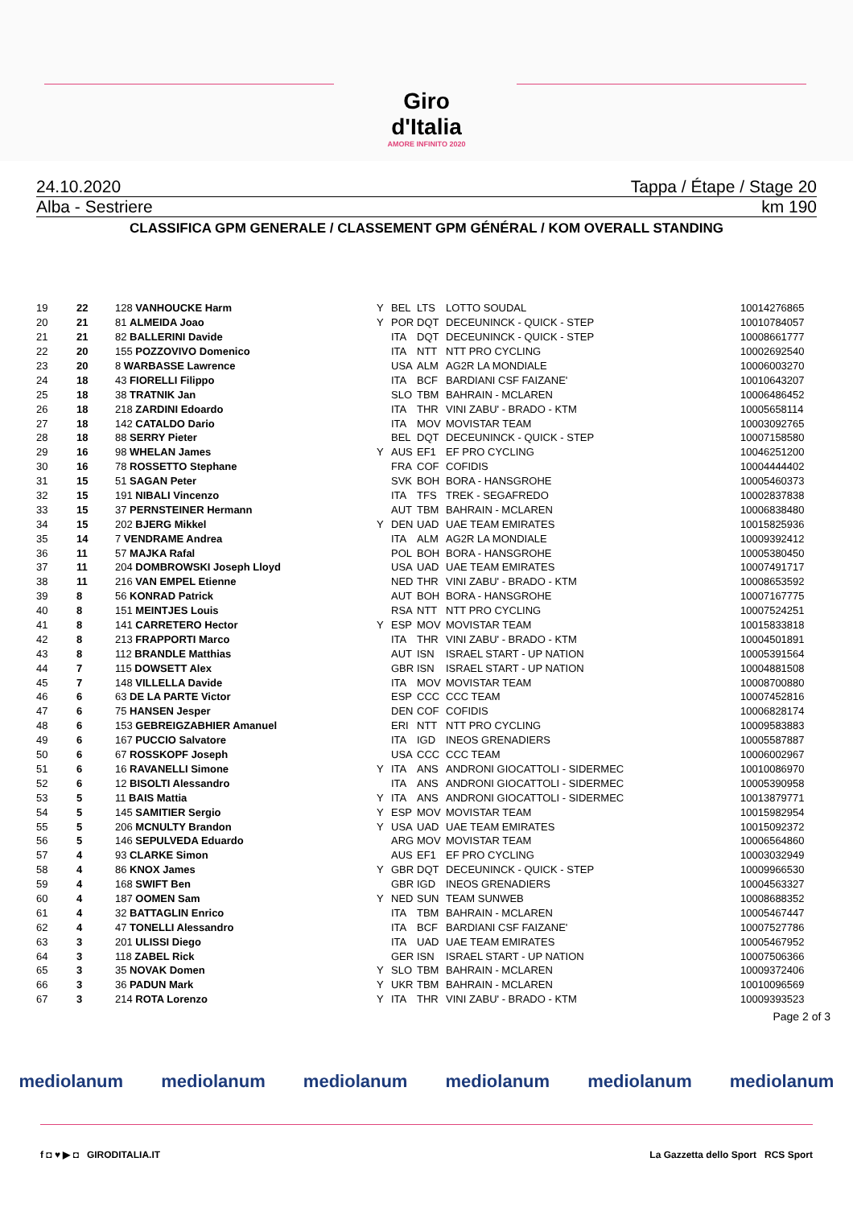Giro d'Italia
AMORE INFINITO 2020
24.10.2020 Tappa / Étape / Stage 20
Alba - Sestriere km 190
CLASSIFICA GPM GENERALE / CLASSEMENT GPM GÉNÉRAL / KOM OVERALL STANDING
| 19 | 22 | 128 VANHOUCKE Harm | Y | BEL | LTS | LOTTO SOUDAL | 10014276865 |
| 20 | 21 | 81 ALMEIDA Joao | Y | POR | DQT | DECEUNINCK - QUICK - STEP | 10010784057 |
| 21 | 21 | 82 BALLERINI Davide | | ITA | DQT | DECEUNINCK - QUICK - STEP | 10008661777 |
| 22 | 20 | 155 POZZOVIVO Domenico | | ITA | NTT | NTT PRO CYCLING | 10002692540 |
| 23 | 20 | 8 WARBASSE Lawrence | | USA | ALM | AG2R LA MONDIALE | 10006003270 |
| 24 | 18 | 43 FIORELLI Filippo | | ITA | BCF | BARDIANI CSF FAIZANE' | 10010643207 |
| 25 | 18 | 38 TRATNIK Jan | | SLO | TBM | BAHRAIN - MCLAREN | 10006486452 |
| 26 | 18 | 218 ZARDINI Edoardo | | ITA | THR | VINI ZABU' - BRADO - KTM | 10005658114 |
| 27 | 18 | 142 CATALDO Dario | | ITA | MOV | MOVISTAR TEAM | 10003092765 |
| 28 | 18 | 88 SERRY Pieter | | BEL | DQT | DECEUNINCK - QUICK - STEP | 10007158580 |
| 29 | 16 | 98 WHELAN James | Y | AUS | EF1 | EF PRO CYCLING | 10046251200 |
| 30 | 16 | 78 ROSSETTO Stephane | | FRA | COF | COFIDIS | 10004444402 |
| 31 | 15 | 51 SAGAN Peter | | SVK | BOH | BORA - HANSGROHE | 10005460373 |
| 32 | 15 | 191 NIBALI Vincenzo | | ITA | TFS | TREK - SEGAFREDO | 10002837838 |
| 33 | 15 | 37 PERNSTEINER Hermann | | AUT | TBM | BAHRAIN - MCLAREN | 10006838480 |
| 34 | 15 | 202 BJERG Mikkel | Y | DEN | UAD | UAE TEAM EMIRATES | 10015825936 |
| 35 | 14 | 7 VENDRAME Andrea | | ITA | ALM | AG2R LA MONDIALE | 10009392412 |
| 36 | 11 | 57 MAJKA Rafal | | POL | BOH | BORA - HANSGROHE | 10005380450 |
| 37 | 11 | 204 DOMBROWSKI Joseph Lloyd | | USA | UAD | UAE TEAM EMIRATES | 10007491717 |
| 38 | 11 | 216 VAN EMPEL Etienne | | NED | THR | VINI ZABU' - BRADO - KTM | 10008653592 |
| 39 | 8 | 56 KONRAD Patrick | | AUT | BOH | BORA - HANSGROHE | 10007167775 |
| 40 | 8 | 151 MEINTJES Louis | | RSA | NTT | NTT PRO CYCLING | 10007524251 |
| 41 | 8 | 141 CARRETERO Hector | Y | ESP | MOV | MOVISTAR TEAM | 10015833818 |
| 42 | 8 | 213 FRAPPORTI Marco | | ITA | THR | VINI ZABU' - BRADO - KTM | 10004501891 |
| 43 | 8 | 112 BRANDLE Matthias | | AUT | ISN | ISRAEL START - UP NATION | 10005391564 |
| 44 | 7 | 115 DOWSETT Alex | | GBR | ISN | ISRAEL START - UP NATION | 10004881508 |
| 45 | 7 | 148 VILLELLA Davide | | ITA | MOV | MOVISTAR TEAM | 10008700880 |
| 46 | 6 | 63 DE LA PARTE Victor | | ESP | CCC | CCC TEAM | 10007452816 |
| 47 | 6 | 75 HANSEN Jesper | | DEN | COF | COFIDIS | 10006828174 |
| 48 | 6 | 153 GEBREIGZABHIER Amanuel | | ERI | NTT | NTT PRO CYCLING | 10009583883 |
| 49 | 6 | 167 PUCCIO Salvatore | | ITA | IGD | INEOS GRENADIERS | 10005587887 |
| 50 | 6 | 67 ROSSKOPF Joseph | | USA | CCC | CCC TEAM | 10006002967 |
| 51 | 6 | 16 RAVANELLI Simone | Y | ITA | ANS | ANDRONI GIOCATTOLI - SIDERMEC | 10010086970 |
| 52 | 6 | 12 BISOLTI Alessandro | | ITA | ANS | ANDRONI GIOCATTOLI - SIDERMEC | 10005390958 |
| 53 | 5 | 11 BAIS Mattia | Y | ITA | ANS | ANDRONI GIOCATTOLI - SIDERMEC | 10013879771 |
| 54 | 5 | 145 SAMITIER Sergio | Y | ESP | MOV | MOVISTAR TEAM | 10015982954 |
| 55 | 5 | 206 MCNULTY Brandon | Y | USA | UAD | UAE TEAM EMIRATES | 10015092372 |
| 56 | 5 | 146 SEPULVEDA Eduardo | | ARG | MOV | MOVISTAR TEAM | 10006564860 |
| 57 | 4 | 93 CLARKE Simon | | AUS | EF1 | EF PRO CYCLING | 10003032949 |
| 58 | 4 | 86 KNOX James | Y | GBR | DQT | DECEUNINCK - QUICK - STEP | 10009966530 |
| 59 | 4 | 168 SWIFT Ben | | GBR | IGD | INEOS GRENADIERS | 10004563327 |
| 60 | 4 | 187 OOMEN Sam | Y | NED | SUN | TEAM SUNWEB | 10008688352 |
| 61 | 4 | 32 BATTAGLIN Enrico | | ITA | TBM | BAHRAIN - MCLAREN | 10005467447 |
| 62 | 4 | 47 TONELLI Alessandro | | ITA | BCF | BARDIANI CSF FAIZANE' | 10007527786 |
| 63 | 3 | 201 ULISSI Diego | | ITA | UAD | UAE TEAM EMIRATES | 10005467952 |
| 64 | 3 | 118 ZABEL Rick | | GER | ISN | ISRAEL START - UP NATION | 10007506366 |
| 65 | 3 | 35 NOVAK Domen | Y | SLO | TBM | BAHRAIN - MCLAREN | 10009372406 |
| 66 | 3 | 36 PADUN Mark | Y | UKR | TBM | BAHRAIN - MCLAREN | 10010096569 |
| 67 | 3 | 214 ROTA Lorenzo | Y | ITA | THR | VINI ZABU' - BRADO - KTM | 10009393523 |
Page 2 of 3
mediolanum mediolanum mediolanum mediolanum mediolanum mediolanum
f ◘ ♥ ▶ ◘ GIRODITALIA.IT La Gazzetta dello Sport RCS Sport